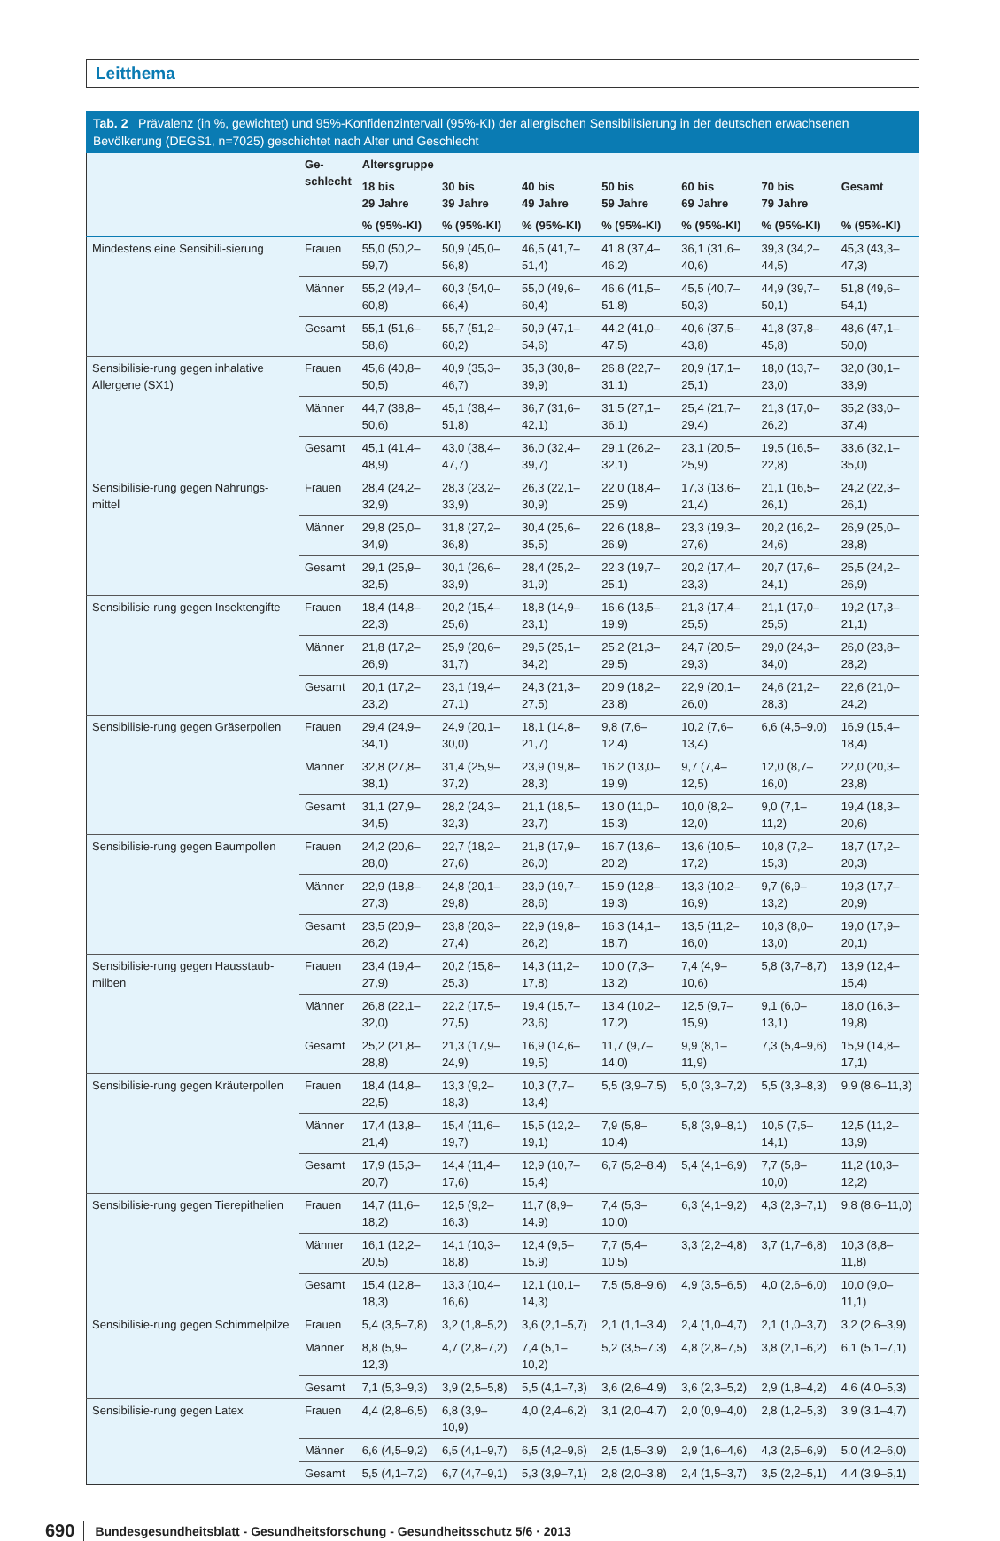Leitthema
Tab. 2 Prävalenz (in %, gewichtet) und 95%-Konfidenzintervall (95%-KI) der allergischen Sensibilisierung in der deutschen erwachsenen Bevölkerung (DEGS1, n=7025) geschichtet nach Alter und Geschlecht
| | Ge- schlecht | Altersgruppe | | | | | | |
| --- | --- | --- | --- | --- | --- | --- | --- | --- |
| | | 18 bis 29 Jahre | 30 bis 39 Jahre | 40 bis 49 Jahre | 50 bis 59 Jahre | 60 bis 69 Jahre | 70 bis 79 Jahre | Gesamt |
| | | % (95%-KI) | % (95%-KI) | % (95%-KI) | % (95%-KI) | % (95%-KI) | % (95%-KI) | % (95%-KI) |
| Mindestens eine Sensibili-sierung | Frauen | 55,0 (50,2–59,7) | 50,9 (45,0–56,8) | 46,5 (41,7–51,4) | 41,8 (37,4–46,2) | 36,1 (31,6–40,6) | 39,3 (34,2–44,5) | 45,3 (43,3–47,3) |
| | Männer | 55,2 (49,4–60,8) | 60,3 (54,0–66,4) | 55,0 (49,6–60,4) | 46,6 (41,5–51,8) | 45,5 (40,7–50,3) | 44,9 (39,7–50,1) | 51,8 (49,6–54,1) |
| | Gesamt | 55,1 (51,6–58,6) | 55,7 (51,2–60,2) | 50,9 (47,1–54,6) | 44,2 (41,0–47,5) | 40,6 (37,5–43,8) | 41,8 (37,8–45,8) | 48,6 (47,1–50,0) |
| Sensibilisie-rung gegen inhalative Allergene (SX1) | Frauen | 45,6 (40,8–50,5) | 40,9 (35,3–46,7) | 35,3 (30,8–39,9) | 26,8 (22,7–31,1) | 20,9 (17,1–25,1) | 18,0 (13,7–23,0) | 32,0 (30,1–33,9) |
| | Männer | 44,7 (38,8–50,6) | 45,1 (38,4–51,8) | 36,7 (31,6–42,1) | 31,5 (27,1–36,1) | 25,4 (21,7–29,4) | 21,3 (17,0–26,2) | 35,2 (33,0–37,4) |
| | Gesamt | 45,1 (41,4–48,9) | 43,0 (38,4–47,7) | 36,0 (32,4–39,7) | 29,1 (26,2–32,1) | 23,1 (20,5–25,9) | 19,5 (16,5–22,8) | 33,6 (32,1–35,0) |
| Sensibilisie-rung gegen Nahrungs-mittel | Frauen | 28,4 (24,2–32,9) | 28,3 (23,2–33,9) | 26,3 (22,1–30,9) | 22,0 (18,4–25,9) | 17,3 (13,6–21,4) | 21,1 (16,5–26,1) | 24,2 (22,3–26,1) |
| | Männer | 29,8 (25,0–34,9) | 31,8 (27,2–36,8) | 30,4 (25,6–35,5) | 22,6 (18,8–26,9) | 23,3 (19,3–27,6) | 20,2 (16,2–24,6) | 26,9 (25,0–28,8) |
| | Gesamt | 29,1 (25,9–32,5) | 30,1 (26,6–33,9) | 28,4 (25,2–31,9) | 22,3 (19,7–25,1) | 20,2 (17,4–23,3) | 20,7 (17,6–24,1) | 25,5 (24,2–26,9) |
| Sensibilisie-rung gegen Insektengifte | Frauen | 18,4 (14,8–22,3) | 20,2 (15,4–25,6) | 18,8 (14,9–23,1) | 16,6 (13,5–19,9) | 21,3 (17,4–25,5) | 21,1 (17,0–25,5) | 19,2 (17,3–21,1) |
| | Männer | 21,8 (17,2–26,9) | 25,9 (20,6–31,7) | 29,5 (25,1–34,2) | 25,2 (21,3–29,5) | 24,7 (20,5–29,3) | 29,0 (24,3–34,0) | 26,0 (23,8–28,2) |
| | Gesamt | 20,1 (17,2–23,2) | 23,1 (19,4–27,1) | 24,3 (21,3–27,5) | 20,9 (18,2–23,8) | 22,9 (20,1–26,0) | 24,6 (21,2–28,3) | 22,6 (21,0–24,2) |
| Sensibilisie-rung gegen Gräserpollen | Frauen | 29,4 (24,9–34,1) | 24,9 (20,1–30,0) | 18,1 (14,8–21,7) | 9,8 (7,6–12,4) | 10,2 (7,6–13,4) | 6,6 (4,5–9,0) | 16,9 (15,4–18,4) |
| | Männer | 32,8 (27,8–38,1) | 31,4 (25,9–37,2) | 23,9 (19,8–28,3) | 16,2 (13,0–19,9) | 9,7 (7,4–12,5) | 12,0 (8,7–16,0) | 22,0 (20,3–23,8) |
| | Gesamt | 31,1 (27,9–34,5) | 28,2 (24,3–32,3) | 21,1 (18,5–23,7) | 13,0 (11,0–15,3) | 10,0 (8,2–12,0) | 9,0 (7,1–11,2) | 19,4 (18,3–20,6) |
| Sensibilisie-rung gegen Baumpollen | Frauen | 24,2 (20,6–28,0) | 22,7 (18,2–27,6) | 21,8 (17,9–26,0) | 16,7 (13,6–20,2) | 13,6 (10,5–17,2) | 10,8 (7,2–15,3) | 18,7 (17,2–20,3) |
| | Männer | 22,9 (18,8–27,3) | 24,8 (20,1–29,8) | 23,9 (19,7–28,6) | 15,9 (12,8–19,3) | 13,3 (10,2–16,9) | 9,7 (6,9–13,2) | 19,3 (17,7–20,9) |
| | Gesamt | 23,5 (20,9–26,2) | 23,8 (20,3–27,4) | 22,9 (19,8–26,2) | 16,3 (14,1–18,7) | 13,5 (11,2–16,0) | 10,3 (8,0–13,0) | 19,0 (17,9–20,1) |
| Sensibilisie-rung gegen Hausstaub-milben | Frauen | 23,4 (19,4–27,9) | 20,2 (15,8–25,3) | 14,3 (11,2–17,8) | 10,0 (7,3–13,2) | 7,4 (4,9–10,6) | 5,8 (3,7–8,7) | 13,9 (12,4–15,4) |
| | Männer | 26,8 (22,1–32,0) | 22,2 (17,5–27,5) | 19,4 (15,7–23,6) | 13,4 (10,2–17,2) | 12,5 (9,7–15,9) | 9,1 (6,0–13,1) | 18,0 (16,3–19,8) |
| | Gesamt | 25,2 (21,8–28,8) | 21,3 (17,9–24,9) | 16,9 (14,6–19,5) | 11,7 (9,7–14,0) | 9,9 (8,1–11,9) | 7,3 (5,4–9,6) | 15,9 (14,8–17,1) |
| Sensibilisie-rung gegen Kräuterpollen | Frauen | 18,4 (14,8–22,5) | 13,3 (9,2–18,3) | 10,3 (7,7–13,4) | 5,5 (3,9–7,5) | 5,0 (3,3–7,2) | 5,5 (3,3–8,3) | 9,9 (8,6–11,3) |
| | Männer | 17,4 (13,8–21,4) | 15,4 (11,6–19,7) | 15,5 (12,2–19,1) | 7,9 (5,8–10,4) | 5,8 (3,9–8,1) | 10,5 (7,5–14,1) | 12,5 (11,2–13,9) |
| | Gesamt | 17,9 (15,3–20,7) | 14,4 (11,4–17,6) | 12,9 (10,7–15,4) | 6,7 (5,2–8,4) | 5,4 (4,1–6,9) | 7,7 (5,8–10,0) | 11,2 (10,3–12,2) |
| Sensibilisie-rung gegen Tierepithelien | Frauen | 14,7 (11,6–18,2) | 12,5 (9,2–16,3) | 11,7 (8,9–14,9) | 7,4 (5,3–10,0) | 6,3 (4,1–9,2) | 4,3 (2,3–7,1) | 9,8 (8,6–11,0) |
| | Männer | 16,1 (12,2–20,5) | 14,1 (10,3–18,8) | 12,4 (9,5–15,9) | 7,7 (5,4–10,5) | 3,3 (2,2–4,8) | 3,7 (1,7–6,8) | 10,3 (8,8–11,8) |
| | Gesamt | 15,4 (12,8–18,3) | 13,3 (10,4–16,6) | 12,1 (10,1–14,3) | 7,5 (5,8–9,6) | 4,9 (3,5–6,5) | 4,0 (2,6–6,0) | 10,0 (9,0–11,1) |
| Sensibilisie-rung gegen Schimmelpilze | Frauen | 5,4 (3,5–7,8) | 3,2 (1,8–5,2) | 3,6 (2,1–5,7) | 2,1 (1,1–3,4) | 2,4 (1,0–4,7) | 2,1 (1,0–3,7) | 3,2 (2,6–3,9) |
| | Männer | 8,8 (5,9–12,3) | 4,7 (2,8–7,2) | 7,4 (5,1–10,2) | 5,2 (3,5–7,3) | 4,8 (2,8–7,5) | 3,8 (2,1–6,2) | 6,1 (5,1–7,1) |
| | Gesamt | 7,1 (5,3–9,3) | 3,9 (2,5–5,8) | 5,5 (4,1–7,3) | 3,6 (2,6–4,9) | 3,6 (2,3–5,2) | 2,9 (1,8–4,2) | 4,6 (4,0–5,3) |
| Sensibilisie-rung gegen Latex | Frauen | 4,4 (2,8–6,5) | 6,8 (3,9–10,9) | 4,0 (2,4–6,2) | 3,1 (2,0–4,7) | 2,0 (0,9–4,0) | 2,8 (1,2–5,3) | 3,9 (3,1–4,7) |
| | Männer | 6,6 (4,5–9,2) | 6,5 (4,1–9,7) | 6,5 (4,2–9,6) | 2,5 (1,5–3,9) | 2,9 (1,6–4,6) | 4,3 (2,5–6,9) | 5,0 (4,2–6,0) |
| | Gesamt | 5,5 (4,1–7,2) | 6,7 (4,7–9,1) | 5,3 (3,9–7,1) | 2,8 (2,0–3,8) | 2,4 (1,5–3,7) | 3,5 (2,2–5,1) | 4,4 (3,9–5,1) |
690 Bundesgesundheitsblatt - Gesundheitsforschung - Gesundheitsschutz 5/6 · 2013